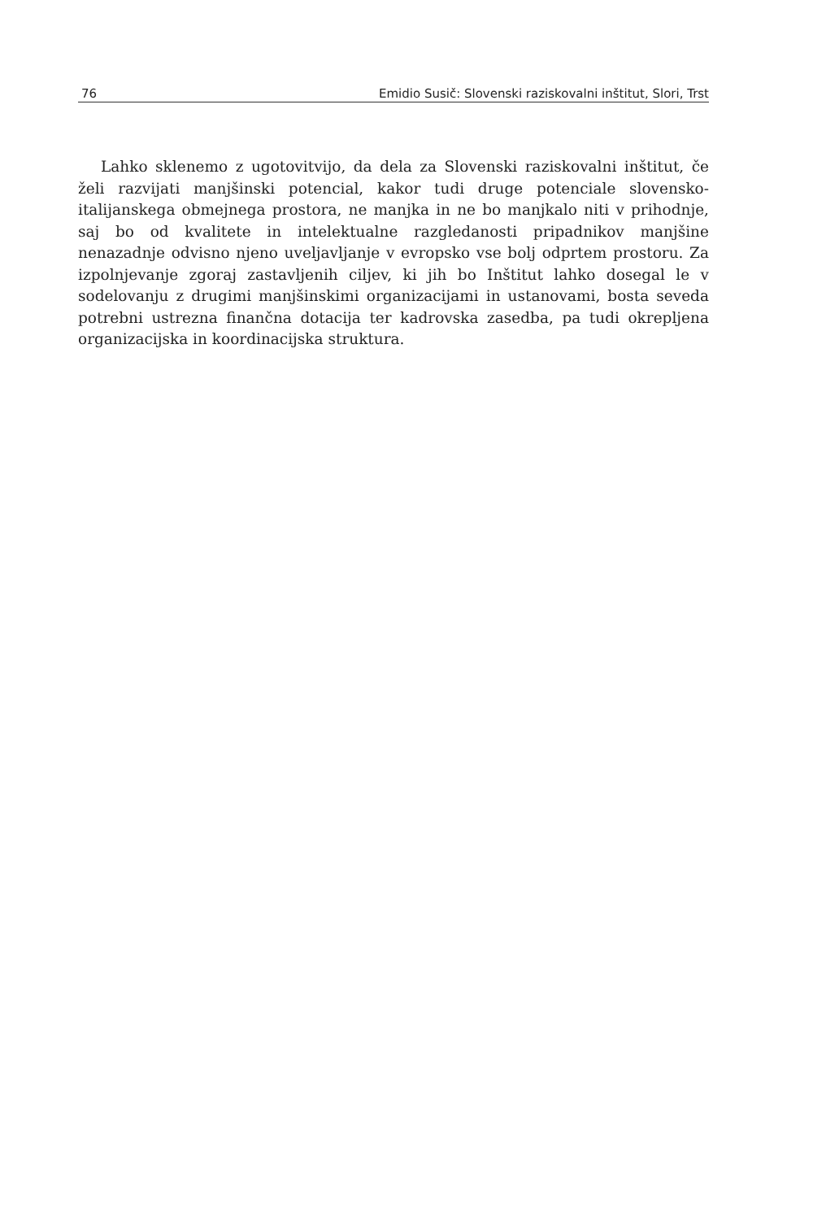76 Emidio Susič: Slovenski raziskovalni inštitut, Slori, Trst
Lahko sklenemo z ugotovitvijo, da dela za Slovenski raziskovalni inštitut, če želi razvijati manjšinski potencial, kakor tudi druge potenciale slovensko-italijanskega obmejnega prostora, ne manjka in ne bo manjkalo niti v prihodnje, saj bo od kvalitete in intelektualne razgledanosti pripadnikov manjšine nenazadnje odvisno njeno uveljavljanje v evropsko vse bolj odprtem prostoru. Za izpolnjevanje zgoraj zastavljenih ciljev, ki jih bo Inštitut lahko dosegal le v sodelovanju z drugimi manjšinskimi organizacijami in ustanovami, bosta seveda potrebni ustrezna finančna dotacija ter kadrovska zasedba, pa tudi okrepljena organizacijska in koordinacijska struktura.